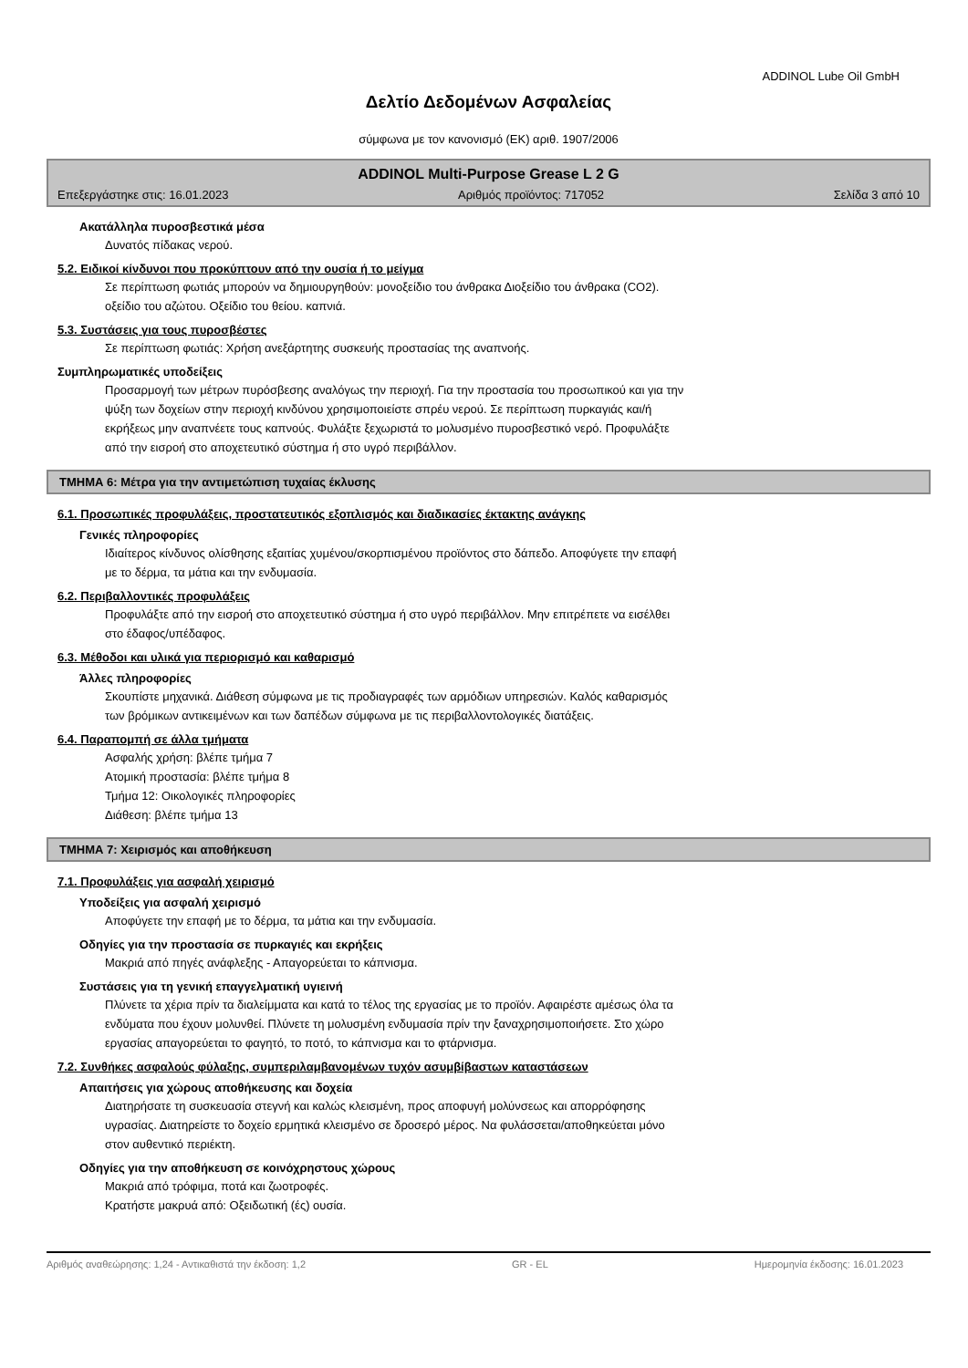ADDINOL Lube Oil GmbH
Δελτίο Δεδομένων Ασφαλείας
σύμφωνα με τον κανονισμό (ΕΚ) αριθ. 1907/2006
ADDINOL Multi-Purpose Grease L 2 G
Επεξεργάστηκε στις: 16.01.2023 Αριθμός προϊόντος: 717052 Σελίδα 3 από 10
Ακατάλληλα πυροσβεστικά μέσα
Δυνατός πίδακας νερού.
5.2. Ειδικοί κίνδυνοι που προκύπτουν από την ουσία ή το μείγμα
Σε περίπτωση φωτιάς μπορούν να δημιουργηθούν: μονοξείδιο του άνθρακα Διοξείδιο του άνθρακα (CO2).
οξείδιο του αζώτου. Οξείδιο του θείου. καπνιά.
5.3. Συστάσεις για τους πυροσβέστες
Σε περίπτωση φωτιάς: Χρήση ανεξάρτητης συσκευής προστασίας της αναπνοής.
Συμπληρωματικές υποδείξεις
Προσαρμογή των μέτρων πυρόσβεσης αναλόγως την περιοχή. Για την προστασία του προσωπικού και για την
ψύξη των δοχείων στην περιοχή κινδύνου χρησιμοποιείστε σπρέυ νερού. Σε περίπτωση πυρκαγιάς και/ή
εκρήξεως μην αναπνέετε τους καπνούς. Φυλάξτε ξεχωριστά το μολυσμένο πυροσβεστικό νερό. Προφυλάξτε
από την εισροή στο αποχετευτικό σύστημα ή στο υγρό περιβάλλον.
ΤΜΗΜΑ 6: Μέτρα για την αντιμετώπιση τυχαίας έκλυσης
6.1. Προσωπικές προφυλάξεις, προστατευτικός εξοπλισμός και διαδικασίες έκτακτης ανάγκης
Γενικές πληροφορίες
Ιδιαίτερος κίνδυνος ολίσθησης εξαιτίας χυμένου/σκορπισμένου προϊόντος στο δάπεδο. Αποφύγετε την επαφή
με το δέρμα, τα μάτια και την ενδυμασία.
6.2. Περιβαλλοντικές προφυλάξεις
Προφυλάξτε από την εισροή στο αποχετευτικό σύστημα ή στο υγρό περιβάλλον. Μην επιτρέπετε να εισέλθει
στο έδαφος/υπέδαφος.
6.3. Μέθοδοι και υλικά για περιορισμό και καθαρισμό
Άλλες πληροφορίες
Σκουπίστε μηχανικά. Διάθεση σύμφωνα με τις προδιαγραφές των αρμόδιων υπηρεσιών. Καλός καθαρισμός
των βρόμικων αντικειμένων και των δαπέδων σύμφωνα με τις περιβαλλοντολογικές διατάξεις.
6.4. Παραπομπή σε άλλα τμήματα
Ασφαλής χρήση: βλέπε τμήμα 7
Ατομική προστασία: βλέπε τμήμα 8
Τμήμα 12: Οικολογικές πληροφορίες
Διάθεση: βλέπε τμήμα 13
ΤΜΗΜΑ 7: Χειρισμός και αποθήκευση
7.1. Προφυλάξεις για ασφαλή χειρισμό
Υποδείξεις για ασφαλή χειρισμό
Αποφύγετε την επαφή με το δέρμα, τα μάτια και την ενδυμασία.
Οδηγίες για την προστασία σε πυρκαγιές και εκρήξεις
Μακριά από πηγές ανάφλεξης - Απαγορεύεται το κάπνισμα.
Συστάσεις για τη γενική επαγγελματική υγιεινή
Πλύνετε τα χέρια πρίν τα διαλείμματα και κατά το τέλος της εργασίας με το προϊόν. Αφαιρέστε αμέσως όλα τα
ενδύματα που έχουν μολυνθεί. Πλύνετε τη μολυσμένη ενδυμασία πρίν την ξαναχρησιμοποιήσετε. Στο χώρο
εργασίας απαγορεύεται το φαγητό, το ποτό, το κάπνισμα και το φτάρνισμα.
7.2. Συνθήκες ασφαλούς φύλαξης, συμπεριλαμβανομένων τυχόν ασυμβίβαστων καταστάσεων
Απαιτήσεις για χώρους αποθήκευσης και δοχεία
Διατηρήσατε τη συσκευασία στεγνή και καλώς κλεισμένη, προς αποφυγή μολύνσεως και απορρόφησης
υγρασίας. Διατηρείστε το δοχείο ερμητικά κλεισμένο σε δροσερό μέρος. Να φυλάσσεται/αποθηκεύεται μόνο
στον αυθεντικό περιέκτη.
Οδηγίες για την αποθήκευση σε κοινόχρηστους χώρους
Μακριά από τρόφιμα, ποτά και ζωοτροφές.
Κρατήστε μακρυά από: Οξειδωτική (ές) ουσία.
Αριθμός αναθεώρησης: 1,24 - Αντικαθιστά την έκδοση: 1,2 GR - EL Ημερομηνία έκδοσης: 16.01.2023